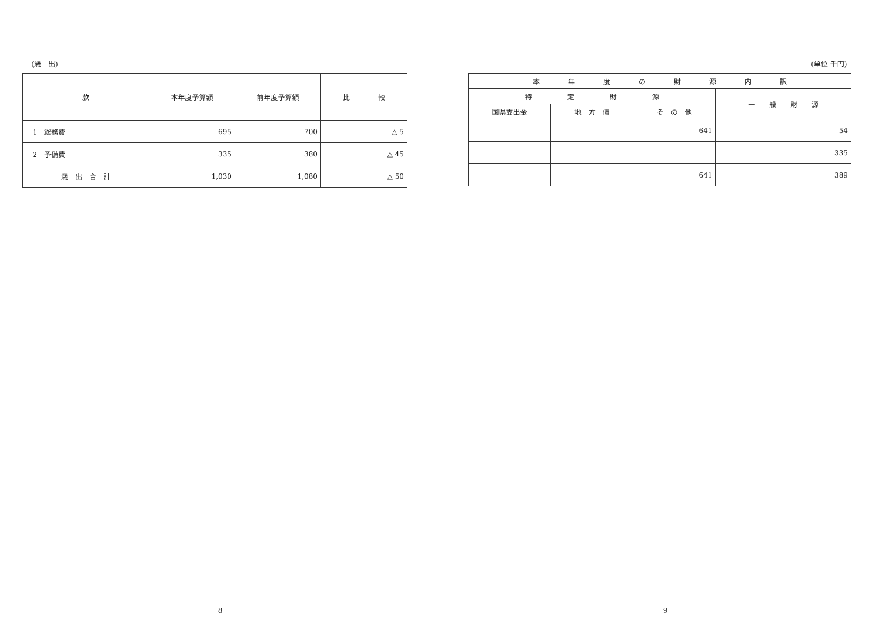(歳　出)
| 款 | 本年度予算額 | 前年度予算額 | 比 較 |
| --- | --- | --- | --- |
| 1 総務費 | 695 | 700 | △ 5 |
| 2 予備費 | 335 | 380 | △ 45 |
| 歳 出 合 計 | 1,030 | 1,080 | △ 50 |
(単位 千円)
| 本 年 度 の 財 源 内 訳 | | | |
| --- | --- | --- | --- |
| 特 定 財 源 | | | 一 般 財 源 |
| 国県支出金 | 地 方 債 | そ の 他 | |
| | | 641 | 54 |
| | | | 335 |
| | | 641 | 389 |
－ 8 － － 9 －